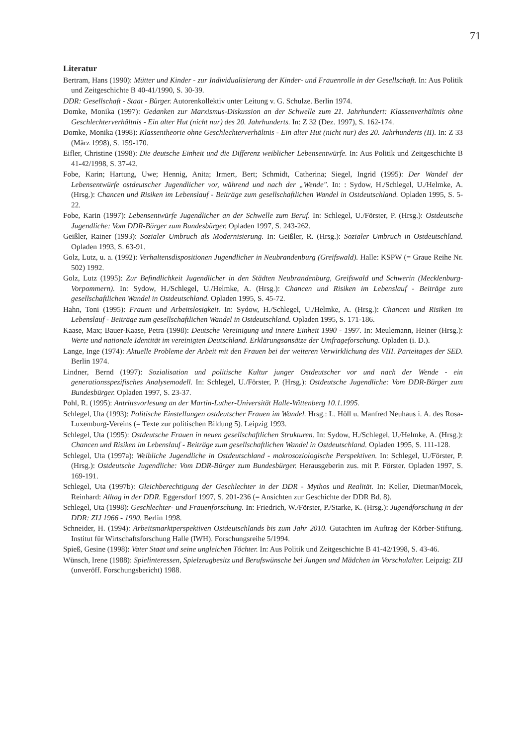71
Literatur
Bertram, Hans (1990): Mütter und Kinder - zur Individualisierung der Kinder- und Frauenrolle in der Gesellschaft. In: Aus Politik und Zeitgeschichte B 40-41/1990, S. 30-39.
DDR: Gesellschaft - Staat - Bürger. Autorenkollektiv unter Leitung v. G. Schulze. Berlin 1974.
Domke, Monika (1997): Gedanken zur Marxismus-Diskussion an der Schwelle zum 21. Jahrhundert: Klassenverhältnis ohne Geschlechterverhältnis - Ein alter Hut (nicht nur) des 20. Jahrhunderts. In: Z 32 (Dez. 1997), S. 162-174.
Domke, Monika (1998): Klassentheorie ohne Geschlechterverhältnis - Ein alter Hut (nicht nur) des 20. Jahrhunderts (II). In: Z 33 (März 1998), S. 159-170.
Eifler, Christine (1998): Die deutsche Einheit und die Differenz weiblicher Lebensentwürfe. In: Aus Politik und Zeitgeschichte B 41-42/1998, S. 37-42.
Fobe, Karin; Hartung, Uwe; Hennig, Anita; Irmert, Bert; Schmidt, Catherina; Siegel, Ingrid (1995): Der Wandel der Lebensentwürfe ostdeutscher Jugendlicher vor, während und nach der „Wende". In: : Sydow, H./Schlegel, U./Helmke, A. (Hrsg.): Chancen und Risiken im Lebenslauf - Beiträge zum gesellschaftlichen Wandel in Ostdeutschland. Opladen 1995, S. 5-22.
Fobe, Karin (1997): Lebensentwürfe Jugendlicher an der Schwelle zum Beruf. In: Schlegel, U./Förster, P. (Hrsg.): Ostdeutsche Jugendliche: Vom DDR-Bürger zum Bundesbürger. Opladen 1997, S. 243-262.
Geißler, Rainer (1993): Sozialer Umbruch als Modernisierung. In: Geißler, R. (Hrsg.): Sozialer Umbruch in Ostdeutschland. Opladen 1993, S. 63-91.
Golz, Lutz, u. a. (1992): Verhaltensdispositionen Jugendlicher in Neubrandenburg (Greifswald). Halle: KSPW (= Graue Reihe Nr. 502) 1992.
Golz, Lutz (1995): Zur Befindlichkeit Jugendlicher in den Städten Neubrandenburg, Greifswald und Schwerin (Mecklenburg-Vorpommern). In: Sydow, H./Schlegel, U./Helmke, A. (Hrsg.): Chancen und Risiken im Lebenslauf - Beiträge zum gesellschaftlichen Wandel in Ostdeutschland. Opladen 1995, S. 45-72.
Hahn, Toni (1995): Frauen und Arbeitslosigkeit. In: Sydow, H./Schlegel, U./Helmke, A. (Hrsg.): Chancen und Risiken im Lebenslauf - Beiträge zum gesellschaftlichen Wandel in Ostdeutschland. Opladen 1995, S. 171-186.
Kaase, Max; Bauer-Kaase, Petra (1998): Deutsche Vereinigung und innere Einheit 1990 - 1997. In: Meulemann, Heiner (Hrsg.): Werte und nationale Identität im vereinigten Deutschland. Erklärungsansätze der Umfrageforschung. Opladen (i. D.).
Lange, Inge (1974): Aktuelle Probleme der Arbeit mit den Frauen bei der weiteren Verwirklichung des VIII. Parteitages der SED. Berlin 1974.
Lindner, Bernd (1997): Sozialisation und politische Kultur junger Ostdeutscher vor und nach der Wende - ein generationsspezifisches Analysemodell. In: Schlegel, U./Förster, P. (Hrsg.): Ostdeutsche Jugendliche: Vom DDR-Bürger zum Bundesbürger. Opladen 1997, S. 23-37.
Pohl, R. (1995): Antrittsvorlesung an der Martin-Luther-Universität Halle-Wittenberg 10.1.1995.
Schlegel, Uta (1993): Politische Einstellungen ostdeutscher Frauen im Wandel. Hrsg.: L. Höll u. Manfred Neuhaus i. A. des Rosa-Luxemburg-Vereins (= Texte zur politischen Bildung 5). Leipzig 1993.
Schlegel, Uta (1995): Ostdeutsche Frauen in neuen gesellschaftlichen Strukturen. In: Sydow, H./Schlegel, U./Helmke, A. (Hrsg.): Chancen und Risiken im Lebenslauf - Beiträge zum gesellschaftlichen Wandel in Ostdeutschland. Opladen 1995, S. 111-128.
Schlegel, Uta (1997a): Weibliche Jugendliche in Ostdeutschland - makrosoziologische Perspektiven. In: Schlegel, U./Förster, P. (Hrsg.): Ostdeutsche Jugendliche: Vom DDR-Bürger zum Bundesbürger. Herausgeberin zus. mit P. Förster. Opladen 1997, S. 169-191.
Schlegel, Uta (1997b): Gleichberechtigung der Geschlechter in der DDR - Mythos und Realität. In: Keller, Dietmar/Mocek, Reinhard: Alltag in der DDR. Eggersdorf 1997, S. 201-236 (= Ansichten zur Geschichte der DDR Bd. 8).
Schlegel, Uta (1998): Geschlechter- und Frauenforschung. In: Friedrich, W./Förster, P./Starke, K. (Hrsg.): Jugendforschung in der DDR: ZIJ 1966 - 1990. Berlin 1998.
Schneider, H. (1994): Arbeitsmarktperspektiven Ostdeutschlands bis zum Jahr 2010. Gutachten im Auftrag der Körber-Stiftung. Institut für Wirtschaftsforschung Halle (IWH). Forschungsreihe 5/1994.
Spieß, Gesine (1998): Vater Staat und seine ungleichen Töchter. In: Aus Politik und Zeitgeschichte B 41-42/1998, S. 43-46.
Wünsch, Irene (1988): Spielinteressen, Spielzeugbesitz und Berufswünsche bei Jungen und Mädchen im Vorschulalter. Leipzig: ZIJ (unveröff. Forschungsbericht) 1988.